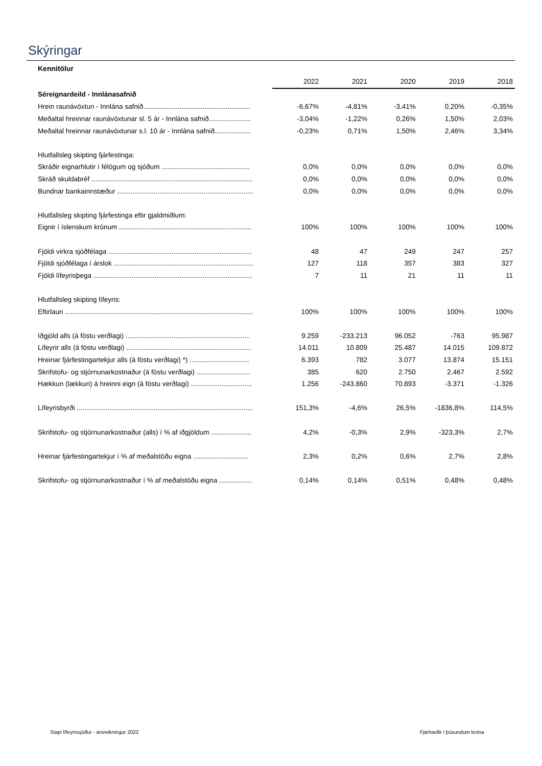Skýringar
Kennitölur
| | 2022 | 2021 | 2020 | 2019 | 2018 |
| Séreignardeild - Innlánasafnið | | | | | |
| Hrein raunávöxtun - Innlána safnið........................................................ | -6,67% | -4,81% | -3,41% | 0,20% | -0,35% |
| Meðaltal hreinnar raunávöxtunar sl. 5 ár - Innlána safnið...................... | -3,04% | -1,22% | 0,26% | 1,50% | 2,03% |
| Meðaltal hreinnar raunávöxtunar s.l. 10 ár - Innlána safnið................... | -0,23% | 0,71% | 1,50% | 2,46% | 3,34% |
| Hlutfallsleg skipting fjárfestinga: | | | | | |
| Skráðir eignarhlutir í félögum og sjóðum .............................................. | 0,0% | 0,0% | 0,0% | 0,0% | 0,0% |
| Skráð skuldabréf .................................................................................... | 0,0% | 0,0% | 0,0% | 0,0% | 0,0% |
| Bundnar bankainnstæður ....................................................................... | 0,0% | 0,0% | 0,0% | 0,0% | 0,0% |
| Hlutfallsleg skipting fjárfestinga eftir gjaldmiðlum: | | | | | |
| Eignir í íslenskum krónum ..................................................................... | 100% | 100% | 100% | 100% | 100% |
| Fjöldi virkra sjóðfélaga ........................................................................... | 48 | 47 | 249 | 247 | 257 |
| Fjöldi sjóðfélaga í árslok ......................................................................... | 127 | 118 | 357 | 383 | 327 |
| Fjöldi lífeyrisþega ................................................................................... | 7 | 11 | 21 | 11 | 11 |
| Hlutfallsleg skipting lífeyris: | | | | | |
| Eftirlaun .................................................................................................. | 100% | 100% | 100% | 100% | 100% |
| Iðgjöld alls (á föstu verðlagi) ................................................................. | 9.259 | -233.213 | 96.052 | -763 | 95.987 |
| Lífeyrir alls (á föstu verðlagi) ................................................................. | 14.011 | 10.809 | 25.487 | 14.015 | 109.872 |
| Hreinar fjárfestingartekjur alls (á föstu verðlagi) *) ............................... | 6.393 | 782 | 3.077 | 13.874 | 15.151 |
| Skrifstofu- og stjórnunarkostnaður (á föstu verðlagi) ............................ | 385 | 620 | 2.750 | 2.467 | 2.592 |
| Hækkun (lækkun) á hreinni eign (á föstu verðlagi) ................................ | 1.256 | -243.860 | 70.893 | -3.371 | -1.326 |
| Lífeyrisbyrði ............................................................................................ | 151,3% | -4,6% | 26,5% | -1836,8% | 114,5% |
| Skrifstofu- og stjórnunarkostnaður (alls) í % af iðgjöldum ..................... | 4,2% | -0,3% | 2,9% | -323,3% | 2,7% |
| Hreinar fjárfestingartekjur í % af meðalstöðu eigna ............................. | 2,3% | 0,2% | 0,6% | 2,7% | 2,8% |
| Skrifstofu- og stjórnunarkostnaður í % af meðalstöðu eigna ................. | 0,14% | 0,14% | 0,51% | 0,48% | 0,48% |
Stapi lífeyrissjóður - ársreikningur 2022
Fjárhæðir í þúsundum króna